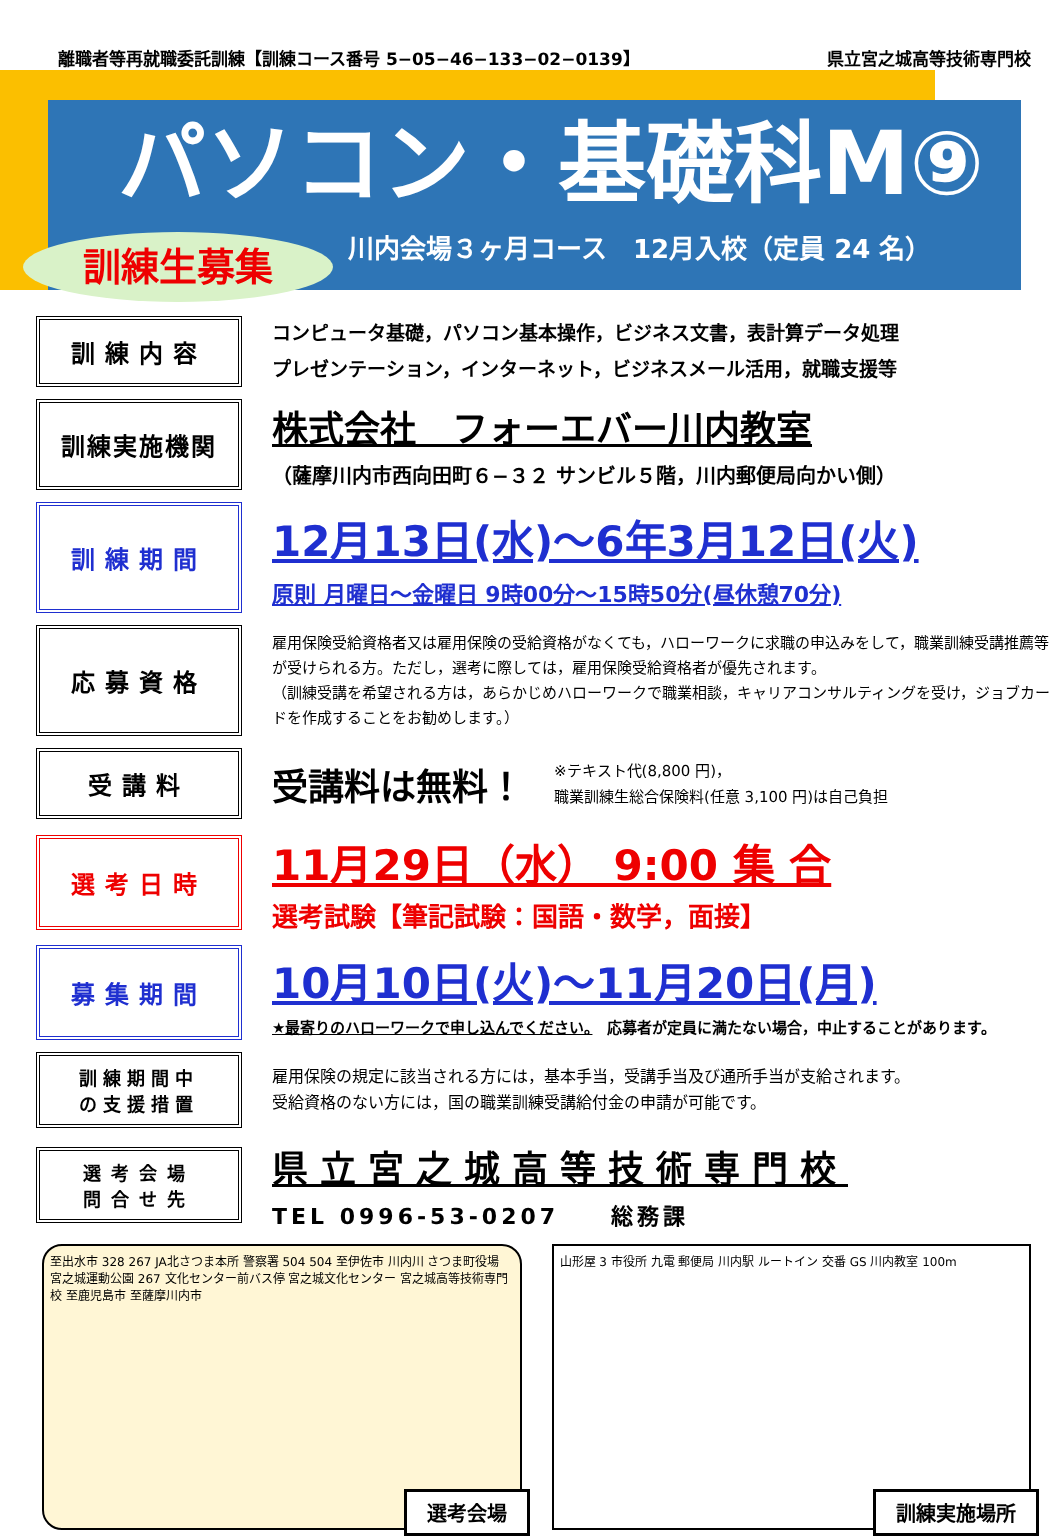離職者等再就職委託訓練【訓練コース番号 5−05−46−133−02−0139】 県立宮之城高等技術専門校
パソコン・基礎科M⑨
川内会場３ヶ月コース　12月入校（定員 24 名）
訓練生募集
訓練内容
コンピュータ基礎，パソコン基本操作，ビジネス文書，表計算データ処理
プレゼンテーション，インターネット，ビジネスメール活用，就職支援等
訓練実施機関
株式会社　フォーエバー川内教室
（薩摩川内市西向田町６−３２ サンビル５階，川内郵便局向かい側）
訓練期間
12月13日(水)〜6年3月12日(火)
原則 月曜日〜金曜日 9時00分〜15時50分(昼休憩70分)
応募資格
雇用保険受給資格者又は雇用保険の受給資格がなくても，ハローワークに求職の申込みをして，職業訓練受講推薦等が受けられる方。ただし，選考に際しては，雇用保険受給資格者が優先されます。
（訓練受講を希望される方は，あらかじめハローワークで職業相談，キャリアコンサルティングを受け，ジョブカードを作成することをお勧めします。）
受講料
受講料は無料！ ※テキスト代(8,800 円)，
職業訓練生総合保険料(任意 3,100 円)は自己負担
選考日時
11月29日（水） 9:00 集 合
選考試験【筆記試験：国語・数学，面接】
募集期間
10月10日(火)〜11月20日(月)
★最寄りのハローワークで申し込んでください。　応募者が定員に満たない場合，中止することがあります。
訓練期間中
の支援措置
雇用保険の規定に該当される方には，基本手当，受講手当及び通所手当が支給されます。
受給資格のない方には，国の職業訓練受講給付金の申請が可能です。
選考会場
問合せ先
県立宮之城高等技術専門校
TEL 0996-53-0207　　総務課
至出水市 328 267 JA北さつま本所 警察署 504 504 至伊佐市 川内川 さつま町役場 宮之城運動公園 267 文化センター前バス停 宮之城文化センター 宮之城高等技術専門校 至鹿児島市 至薩摩川内市
選考会場
山形屋 3 市役所 九電 郵便局 川内駅 ルートイン 交番 GS 川内教室 100m
訓練実施場所